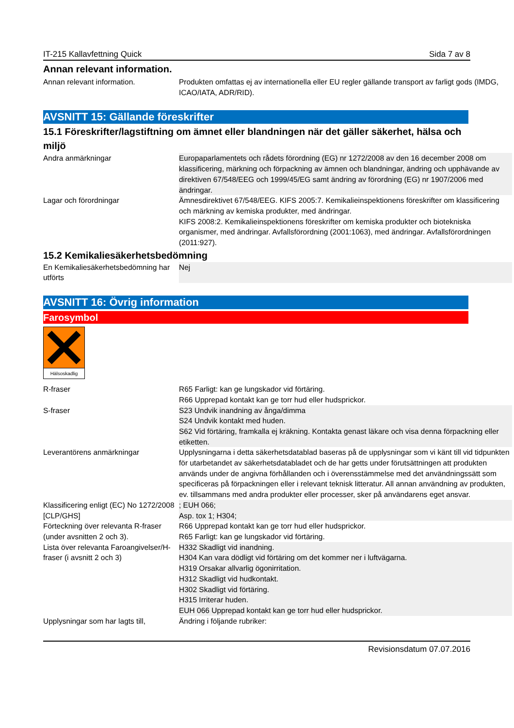IT-215 Kallavfettning Quick Sida 7 av 8
Annan relevant information.
| Annan relevant information. | Produkten omfattas ej av internationella eller EU regler gällande transport av farligt gods (IMDG, ICAO/IATA, ADR/RID). |
AVSNITT 15: Gällande föreskrifter
15.1 Föreskrifter/lagstiftning om ämnet eller blandningen när det gäller säkerhet, hälsa och miljö
| Andra anmärkningar | Europaparlamentets och rådets förordning (EG) nr 1272/2008 av den 16 december 2008 om klassificering, märkning och förpackning av ämnen och blandningar, ändring och upphävande av direktiven 67/548/EEG och 1999/45/EG samt ändring av förordning (EG) nr 1907/2006 med ändringar. |
| Lagar och förordningar | Ämnesdirektivet 67/548/EEG. KIFS 2005:7. Kemikalieinspektionens föreskrifter om klassificering och märkning av kemiska produkter, med ändringar. KIFS 2008:2. Kemikalieinspektionens föreskrifter om kemiska produkter och biotekniska organismer, med ändringar. Avfallsförordning (2001:1063), med ändringar. Avfallsförordningen (2011:927). |
15.2 Kemikaliesäkerhetsbedömning
| En Kemikaliesäkerhetsbedömning har utförts | Nej |
AVSNITT 16: Övrig information
Farosymbol
Hälsoskadlig
| R-fraser | R65 Farligt: kan ge lungskador vid förtäring. R66 Upprepad kontakt kan ge torr hud eller hudsprickor. |
| S-fraser | S23 Undvik inandning av ånga/dimma S24 Undvik kontakt med huden. S62 Vid förtäring, framkalla ej kräkning. Kontakta genast läkare och visa denna förpackning eller etiketten. |
| Leverantörens anmärkningar | Upplysningarna i detta säkerhetsdatablad baseras på de upplysningar som vi känt till vid tidpunkten för utarbetandet av säkerhetsdatabladet och de har getts under förutsättningen att produkten används under de angivna förhållanden och i överensstämmelse med det användningssätt som specificeras på förpackningen eller i relevant teknisk litteratur. All annan användning av produkten, ev. tillsammans med andra produkter eller processer, sker på användarens eget ansvar. |
| Klassificering enligt (EC) No 1272/2008 [CLP/GHS] | ; EUH 066; Asp. tox 1; H304; |
| Förteckning över relevanta R-fraser (under avsnitten 2 och 3). | R66 Upprepad kontakt kan ge torr hud eller hudsprickor. R65 Farligt: kan ge lungskador vid förtäring. |
| Lista över relevanta Faroangivelser/H-fraser (i avsnitt 2 och 3) | H332 Skadligt vid inandning. H304 Kan vara dödligt vid förtäring om det kommer ner i luftvägarna. H319 Orsakar allvarlig ögonirritation. H312 Skadligt vid hudkontakt. H302 Skadligt vid förtäring. H315 Irriterar huden. EUH 066 Upprepad kontakt kan ge torr hud eller hudsprickor. |
| Upplysningar som har lagts till, | Ändring i följande rubriker: |
Revisionsdatum 07.07.2016